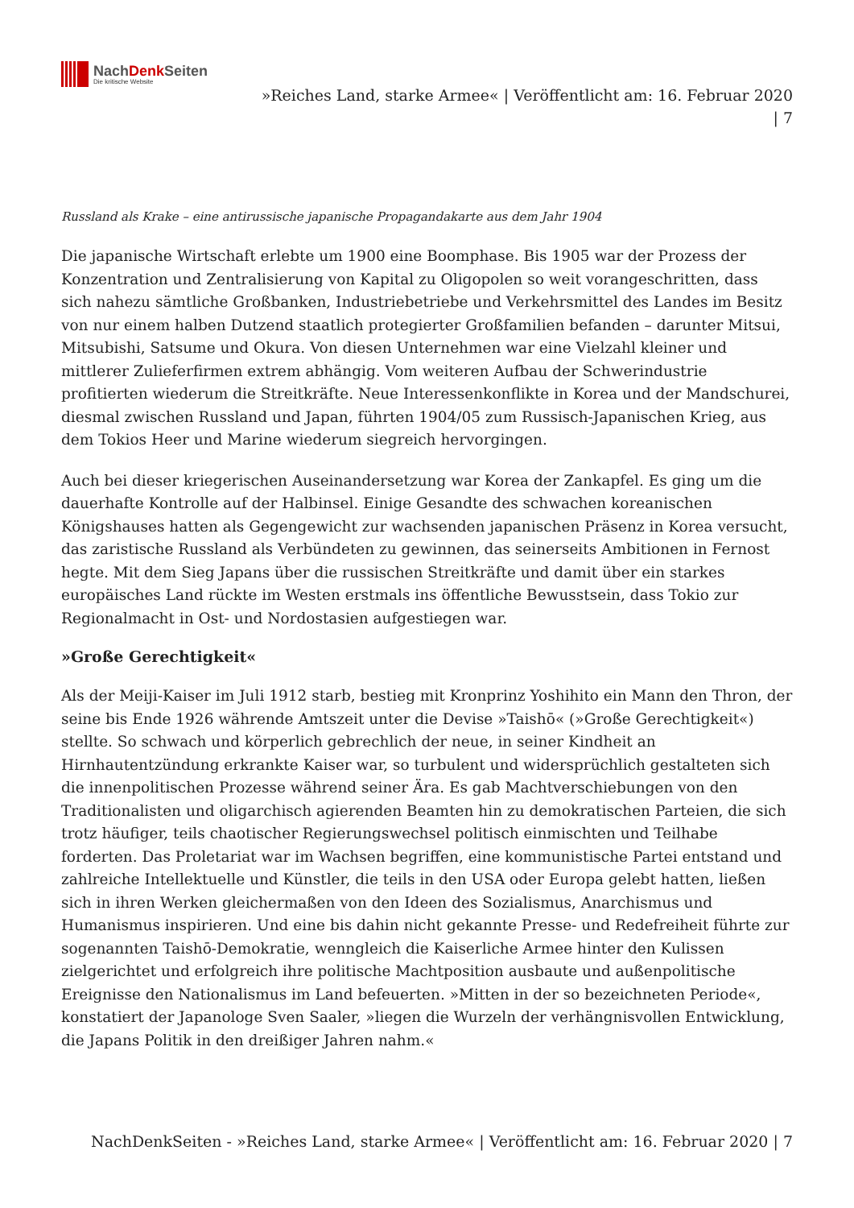NachDenk Seiten
Die kritische Website
»Reiches Land, starke Armee« | Veröffentlicht am: 16. Februar 2020
| 7
Russland als Krake – eine antirussische japanische Propagandakarte aus dem Jahr 1904
Die japanische Wirtschaft erlebte um 1900 eine Boomphase. Bis 1905 war der Prozess der Konzentration und Zentralisierung von Kapital zu Oligopolen so weit vorangeschritten, dass sich nahezu sämtliche Großbanken, Industriebetriebe und Verkehrsmittel des Landes im Besitz von nur einem halben Dutzend staatlich protegierter Großfamilien befanden – darunter Mitsui, Mitsubishi, Satsume und Okura. Von diesen Unternehmen war eine Vielzahl kleiner und mittlerer Zulieferfirmen extrem abhängig. Vom weiteren Aufbau der Schwerindustrie profitierten wiederum die Streitkräfte. Neue Interessenkonflikte in Korea und der Mandschurei, diesmal zwischen Russland und Japan, führten 1904/05 zum Russisch-Japanischen Krieg, aus dem Tokios Heer und Marine wiederum siegreich hervorgingen.
Auch bei dieser kriegerischen Auseinandersetzung war Korea der Zankapfel. Es ging um die dauerhafte Kontrolle auf der Halbinsel. Einige Gesandte des schwachen koreanischen Königshauses hatten als Gegengewicht zur wachsenden japanischen Präsenz in Korea versucht, das zaristische Russland als Verbündeten zu gewinnen, das seinerseits Ambitionen in Fernost hegte. Mit dem Sieg Japans über die russischen Streitkräfte und damit über ein starkes europäisches Land rückte im Westen erstmals ins öffentliche Bewusstsein, dass Tokio zur Regionalmacht in Ost- und Nordostasien aufgestiegen war.
»Große Gerechtigkeit«
Als der Meiji-Kaiser im Juli 1912 starb, bestieg mit Kronprinz Yoshihito ein Mann den Thron, der seine bis Ende 1926 währende Amtszeit unter die Devise »Taishō« (»Große Gerechtigkeit«) stellte. So schwach und körperlich gebrechlich der neue, in seiner Kindheit an Hirnhautentzündung erkrankte Kaiser war, so turbulent und widersprüchlich gestalteten sich die innenpolitischen Prozesse während seiner Ära. Es gab Machtverschiebungen von den Traditionalisten und oligarchisch agierenden Beamten hin zu demokratischen Parteien, die sich trotz häufiger, teils chaotischer Regierungswechsel politisch einmischten und Teilhabe forderten. Das Proletariat war im Wachsen begriffen, eine kommunistische Partei entstand und zahlreiche Intellektuelle und Künstler, die teils in den USA oder Europa gelebt hatten, ließen sich in ihren Werken gleichermaßen von den Ideen des Sozialismus, Anarchismus und Humanismus inspirieren. Und eine bis dahin nicht gekannte Presse- und Redefreiheit führte zur sogenannten Taishō-Demokratie, wenngleich die Kaiserliche Armee hinter den Kulissen zielgerichtet und erfolgreich ihre politische Machtposition ausbaute und außenpolitische Ereignisse den Nationalismus im Land befeuerten. »Mitten in der so bezeichneten Periode«, konstatiert der Japanologe Sven Saaler, »liegen die Wurzeln der verhängnisvollen Entwicklung, die Japans Politik in den dreißiger Jahren nahm.«
NachDenkSeiten - »Reiches Land, starke Armee« | Veröffentlicht am: 16. Februar 2020 | 7